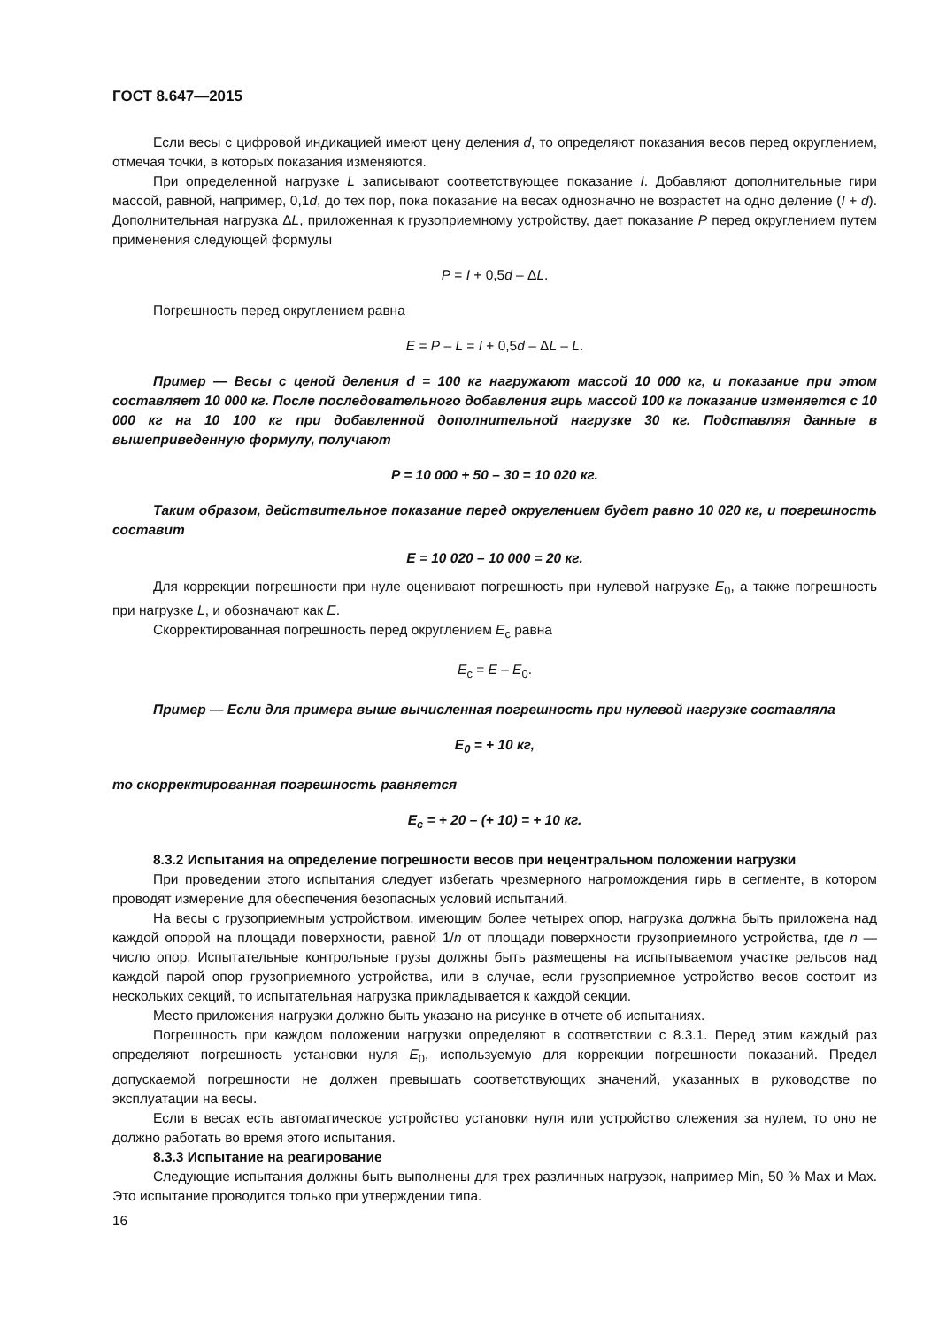ГОСТ 8.647—2015
Если весы с цифровой индикацией имеют цену деления d, то определяют показания весов перед округлением, отмечая точки, в которых показания изменяются.
При определенной нагрузке L записывают соответствующее показание I. Добавляют дополнительные гири массой, равной, например, 0,1d, до тех пор, пока показание на весах однозначно не возрастет на одно деление (I + d). Дополнительная нагрузка ΔL, приложенная к грузоприемному устройству, дает показание P перед округлением путем применения следующей формулы
P = I + 0,5d – ΔL.
Погрешность перед округлением равна
E = P – L = I + 0,5d – ΔL – L.
Пример — Весы с ценой деления d = 100 кг нагружают массой 10 000 кг, и показание при этом составляет 10 000 кг. После последовательного добавления гирь массой 100 кг показание изменяется с 10 000 кг на 10 100 кг при добавленной дополнительной нагрузке 30 кг. Подставляя данные в вышеприведенную формулу, получают
P = 10 000 + 50 – 30 = 10 020 кг.
Таким образом, действительное показание перед округлением будет равно 10 020 кг, и погрешность составит
E = 10 020 – 10 000 = 20 кг.
Для коррекции погрешности при нуле оценивают погрешность при нулевой нагрузке E<sub>0</sub>, а также погрешность при нагрузке L, и обозначают как E.
Скорректированная погрешность перед округлением E<sub>c</sub> равна
E<sub>c</sub> = E – E<sub>0</sub>.
Пример — Если для примера выше вычисленная погрешность при нулевой нагрузке составляла
E<sub>0</sub> = + 10 кг,
то скорректированная погрешность равняется
E<sub>c</sub> = + 20 – (+ 10) = + 10 кг.
8.3.2 Испытания на определение погрешности весов при нецентральном положении нагрузки
При проведении этого испытания следует избегать чрезмерного нагромождения гирь в сегменте, в котором проводят измерение для обеспечения безопасных условий испытаний.
На весы с грузоприемным устройством, имеющим более четырех опор, нагрузка должна быть приложена над каждой опорой на площади поверхности, равной 1/n от площади поверхности грузоприемного устройства, где n — число опор. Испытательные контрольные грузы должны быть размещены на испытываемом участке рельсов над каждой парой опор грузоприемного устройства, или в случае, если грузоприемное устройство весов состоит из нескольких секций, то испытательная нагрузка прикладывается к каждой секции.
Место приложения нагрузки должно быть указано на рисунке в отчете об испытаниях.
Погрешность при каждом положении нагрузки определяют в соответствии с 8.3.1. Перед этим каждый раз определяют погрешность установки нуля E<sub>0</sub>, используемую для коррекции погрешности показаний. Предел допускаемой погрешности не должен превышать соответствующих значений, указанных в руководстве по эксплуатации на весы.
Если в весах есть автоматическое устройство установки нуля или устройство слежения за нулем, то оно не должно работать во время этого испытания.
8.3.3 Испытание на реагирование
Следующие испытания должны быть выполнены для трех различных нагрузок, например Min, 50 % Max и Max. Это испытание проводится только при утверждении типа.
16